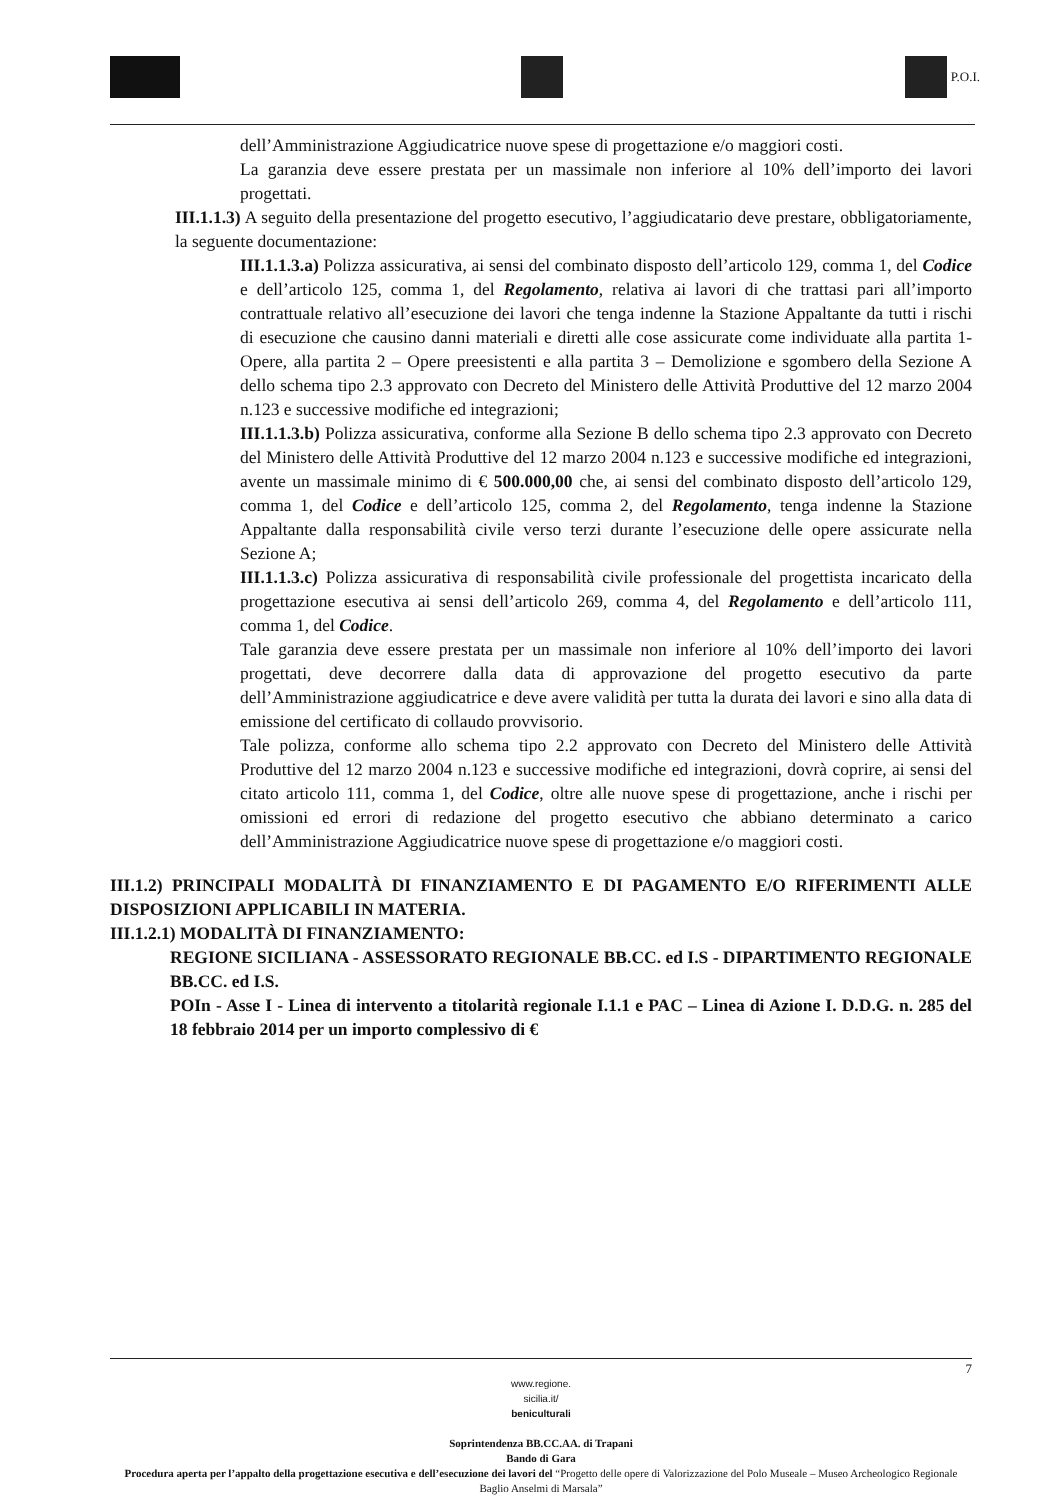P.O.I.
dell’Amministrazione Aggiudicatrice nuove spese di progettazione e/o maggiori costi.
La garanzia deve essere prestata per un massimale non inferiore al 10% dell’importo dei lavori progettati.
III.1.1.3) A seguito della presentazione del progetto esecutivo, l’aggiudicatario deve prestare, obbligatoriamente, la seguente documentazione:
III.1.1.3.a) Polizza assicurativa, ai sensi del combinato disposto dell’articolo 129, comma 1, del Codice e dell’articolo 125, comma 1, del Regolamento, relativa ai lavori di che trattasi pari all’importo contrattuale relativo all’esecuzione dei lavori che tenga indenne la Stazione Appaltante da tutti i rischi di esecuzione che causino danni materiali e diretti alle cose assicurate come individuate alla partita 1- Opere, alla partita 2 – Opere preesistenti e alla partita 3 – Demolizione e sgombero della Sezione A dello schema tipo 2.3 approvato con Decreto del Ministero delle Attività Produttive del 12 marzo 2004 n.123 e successive modifiche ed integrazioni;
III.1.1.3.b) Polizza assicurativa, conforme alla Sezione B dello schema tipo 2.3 approvato con Decreto del Ministero delle Attività Produttive del 12 marzo 2004 n.123 e successive modifiche ed integrazioni, avente un massimale minimo di € 500.000,00 che, ai sensi del combinato disposto dell’articolo 129, comma 1, del Codice e dell’articolo 125, comma 2, del Regolamento, tenga indenne la Stazione Appaltante dalla responsabilità civile verso terzi durante l’esecuzione delle opere assicurate nella Sezione A;
III.1.1.3.c) Polizza assicurativa di responsabilità civile professionale del progettista incaricato della progettazione esecutiva ai sensi dell’articolo 269, comma 4, del Regolamento e dell’articolo 111, comma 1, del Codice.
Tale garanzia deve essere prestata per un massimale non inferiore al 10% dell’importo dei lavori progettati, deve decorrere dalla data di approvazione del progetto esecutivo da parte dell’Amministrazione aggiudicatrice e deve avere validità per tutta la durata dei lavori e sino alla data di emissione del certificato di collaudo provvisorio.
Tale polizza, conforme allo schema tipo 2.2 approvato con Decreto del Ministero delle Attività Produttive del 12 marzo 2004 n.123 e successive modifiche ed integrazioni, dovrà coprire, ai sensi del citato articolo 111, comma 1, del Codice, oltre alle nuove spese di progettazione, anche i rischi per omissioni ed errori di redazione del progetto esecutivo che abbiano determinato a carico dell’Amministrazione Aggiudicatrice nuove spese di progettazione e/o maggiori costi.
III.1.2) PRINCIPALI MODALITÀ DI FINANZIAMENTO E DI PAGAMENTO E/O RIFERIMENTI ALLE DISPOSIZIONI APPLICABILI IN MATERIA.
III.1.2.1) MODALITÀ DI FINANZIAMENTO:
REGIONE SICILIANA - ASSESSORATO REGIONALE BB.CC. ed I.S - DIPARTIMENTO REGIONALE BB.CC. ed I.S.
POIn - Asse I - Linea di intervento a titolarità regionale I.1.1 e PAC – Linea di Azione I. D.D.G. n. 285 del 18 febbraio 2014 per un importo complessivo di €
7
www.regione.
sicilia.it/
beniculturali
Soprintendenza BB.CC.AA. di Trapani
Bando di Gara
Procedura aperta per l’appalto della progettazione esecutiva e dell’esecuzione dei lavori del “Progetto delle opere di Valorizzazione del Polo Museale – Museo Archeologico Regionale Baglio Anselmi di Marsala”